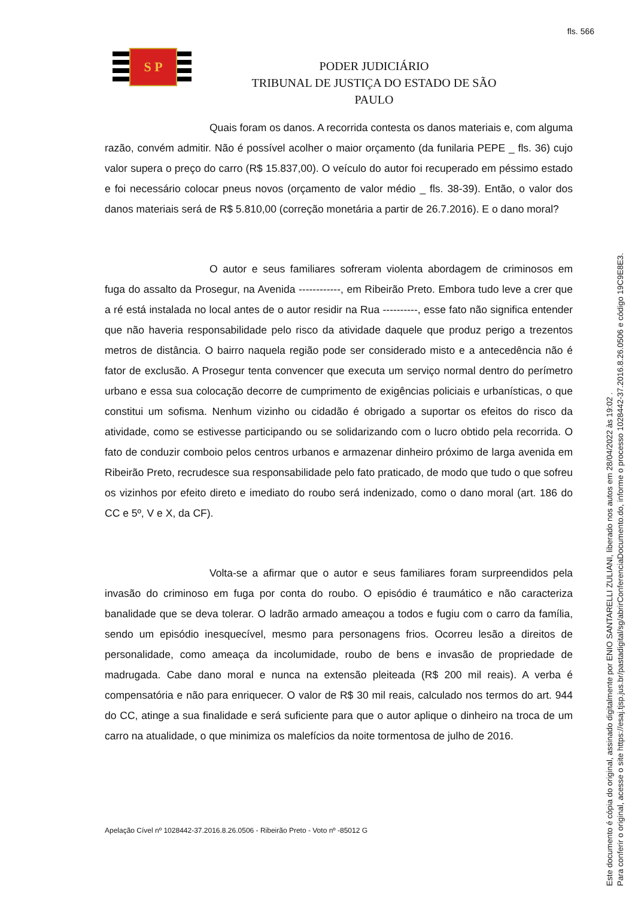fls. 566
S P
PODER JUDICIÁRIO
TRIBUNAL DE JUSTIÇA DO ESTADO DE SÃO PAULO
Quais foram os danos. A recorrida contesta os danos materiais e, com alguma razão, convém admitir. Não é possível acolher o maior orçamento (da funilaria PEPE _ fls. 36) cujo valor supera o preço do carro (R$ 15.837,00). O veículo do autor foi recuperado em péssimo estado e foi necessário colocar pneus novos (orçamento de valor médio _ fls. 38-39). Então, o valor dos danos materiais será de R$ 5.810,00 (correção monetária a partir de 26.7.2016). E o dano moral?
O autor e seus familiares sofreram violenta abordagem de criminosos em fuga do assalto da Prosegur, na Avenida ------------, em Ribeirão Preto. Embora tudo leve a crer que a ré está instalada no local antes de o autor residir na Rua ----------, esse fato não significa entender que não haveria responsabilidade pelo risco da atividade daquele que produz perigo a trezentos metros de distância. O bairro naquela região pode ser considerado misto e a antecedência não é fator de exclusão. A Prosegur tenta convencer que executa um serviço normal dentro do perímetro urbano e essa sua colocação decorre de cumprimento de exigências policiais e urbanísticas, o que constitui um sofisma. Nenhum vizinho ou cidadão é obrigado a suportar os efeitos do risco da atividade, como se estivesse participando ou se solidarizando com o lucro obtido pela recorrida. O fato de conduzir comboio pelos centros urbanos e armazenar dinheiro próximo de larga avenida em Ribeirão Preto, recrudesce sua responsabilidade pelo fato praticado, de modo que tudo o que sofreu os vizinhos por efeito direto e imediato do roubo será indenizado, como o dano moral (art. 186 do CC e 5º, V e X, da CF).
Volta-se a afirmar que o autor e seus familiares foram surpreendidos pela invasão do criminoso em fuga por conta do roubo. O episódio é traumático e não caracteriza banalidade que se deva tolerar. O ladrão armado ameaçou a todos e fugiu com o carro da família, sendo um episódio inesquecível, mesmo para personagens frios. Ocorreu lesão a direitos de personalidade, como ameaça da incolumidade, roubo de bens e invasão de propriedade de madrugada. Cabe dano moral e nunca na extensão pleiteada (R$ 200 mil reais). A verba é compensatória e não para enriquecer. O valor de R$ 30 mil reais, calculado nos termos do art. 944 do CC, atinge a sua finalidade e será suficiente para que o autor aplique o dinheiro na troca de um carro na atualidade, o que minimiza os malefícios da noite tormentosa de julho de 2016.
Apelação Cível nº 1028442-37.2016.8.26.0506 - Ribeirão Preto - Voto nº -85012 G
Este documento é cópia do original, assinado digitalmente por ENIO SANTARELLI ZULIANI, liberado nos autos em 28/04/2022 às 19:02 .
Para conferir o original, acesse o site https://esaj.tjsp.jus.br/pastadigital/sg/abrirConferenciaDocumento.do, informe o processo 1028442-37.2016.8.26.0506 e código 19C9E8E3.